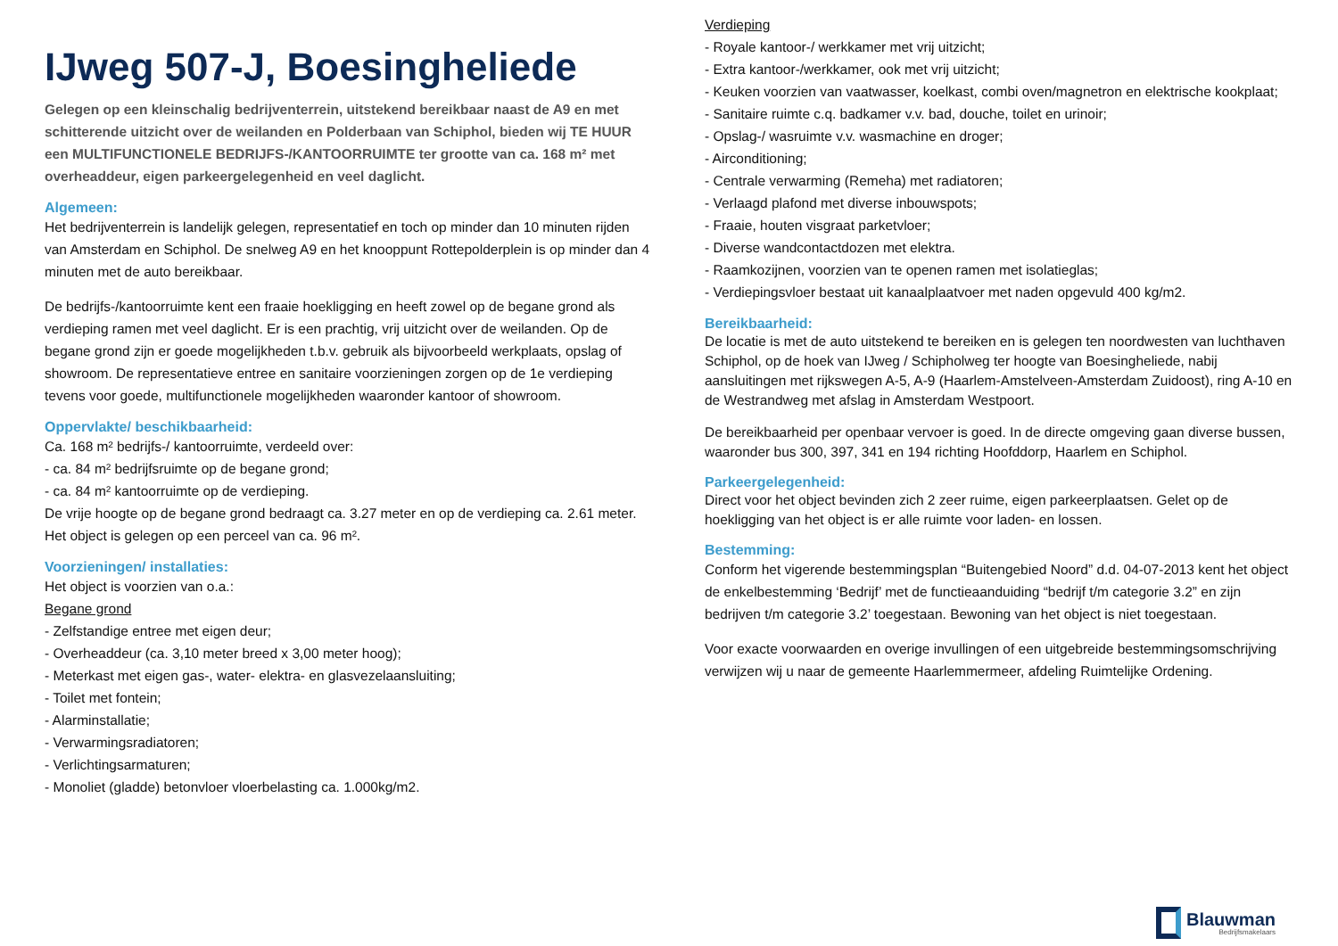IJweg 507-J, Boesingheliede
Gelegen op een kleinschalig bedrijventerrein, uitstekend bereikbaar naast de A9 en met schitterende uitzicht over de weilanden en Polderbaan van Schiphol, bieden wij TE HUUR een MULTIFUNCTIONELE BEDRIJFS-/KANTOORRUIMTE ter grootte van ca. 168 m² met overheaddeur, eigen parkeergelegenheid en veel daglicht.
Algemeen:
Het bedrijventerrein is landelijk gelegen, representatief en toch op minder dan 10 minuten rijden van Amsterdam en Schiphol. De snelweg A9 en het knooppunt Rottepolderplein is op minder dan 4 minuten met de auto bereikbaar.
De bedrijfs-/kantoorruimte kent een fraaie hoekligging en heeft zowel op de begane grond als verdieping ramen met veel daglicht. Er is een prachtig, vrij uitzicht over de weilanden. Op de begane grond zijn er goede mogelijkheden t.b.v. gebruik als bijvoorbeeld werkplaats, opslag of showroom. De representatieve entree en sanitaire voorzieningen zorgen op de 1e verdieping tevens voor goede, multifunctionele mogelijkheden waaronder kantoor of showroom.
Oppervlakte/ beschikbaarheid:
Ca. 168 m² bedrijfs-/ kantoorruimte, verdeeld over:
- ca. 84 m² bedrijfsruimte op de begane grond;
- ca. 84 m² kantoorruimte op de verdieping.
De vrije hoogte op de begane grond bedraagt ca. 3.27 meter en op de verdieping ca. 2.61 meter. Het object is gelegen op een perceel van ca. 96 m².
Voorzieningen/ installaties:
Het object is voorzien van o.a.:
Begane grond
- Zelfstandige entree met eigen deur;
- Overheaddeur (ca. 3,10 meter breed x 3,00 meter hoog);
- Meterkast met eigen gas-, water- elektra- en glasvezelaansluiting;
- Toilet met fontein;
- Alarminstallatie;
- Verwarmingsradiatoren;
- Verlichtingsarmaturen;
- Monoliet (gladde) betonvloer vloerbelasting ca. 1.000kg/m2.
Verdieping
- Royale kantoor-/ werkkamer met vrij uitzicht;
- Extra kantoor-/werkkamer, ook met vrij uitzicht;
- Keuken voorzien van vaatwasser, koelkast, combi oven/magnetron en elektrische kookplaat;
- Sanitaire ruimte c.q. badkamer v.v. bad, douche, toilet en urinoir;
- Opslag-/ wasruimte v.v. wasmachine en droger;
- Airconditioning;
- Centrale verwarming (Remeha) met radiatoren;
- Verlaagd plafond met diverse inbouwspots;
- Fraaie, houten visgraat parketvloer;
- Diverse wandcontactdozen met elektra.
- Raamkozijnen, voorzien van te openen ramen met isolatieglas;
- Verdiepingsvloer bestaat uit kanaalplaatvoer met naden opgevuld 400 kg/m2.
Bereikbaarheid:
De locatie is met de auto uitstekend te bereiken en is gelegen ten noordwesten van luchthaven Schiphol, op de hoek van IJweg / Schipholweg ter hoogte van Boesingheliede, nabij aansluitingen met rijkswegen A-5, A-9 (Haarlem-Amstelveen-Amsterdam Zuidoost), ring A-10 en de Westrandweg met afslag in Amsterdam Westpoort.
De bereikbaarheid per openbaar vervoer is goed. In de directe omgeving gaan diverse bussen, waaronder bus 300, 397, 341 en 194 richting Hoofddorp, Haarlem en Schiphol.
Parkeergelegenheid:
Direct voor het object bevinden zich 2 zeer ruime, eigen parkeerplaatsen. Gelet op de hoekligging van het object is er alle ruimte voor laden- en lossen.
Bestemming:
Conform het vigerende bestemmingsplan “Buitengebied Noord” d.d. 04-07-2013 kent het object de enkelbestemming ‘Bedrijf’ met de functieaanduiding “bedrijf t/m categorie 3.2” en zijn bedrijven t/m categorie 3.2’ toegestaan. Bewoning van het object is niet toegestaan.
Voor exacte voorwaarden en overige invullingen of een uitgebreide bestemmingsomschrijving verwijzen wij u naar de gemeente Haarlemmermeer, afdeling Ruimtelijke Ordening.
Blauwman
Bedrijfsmakelaars